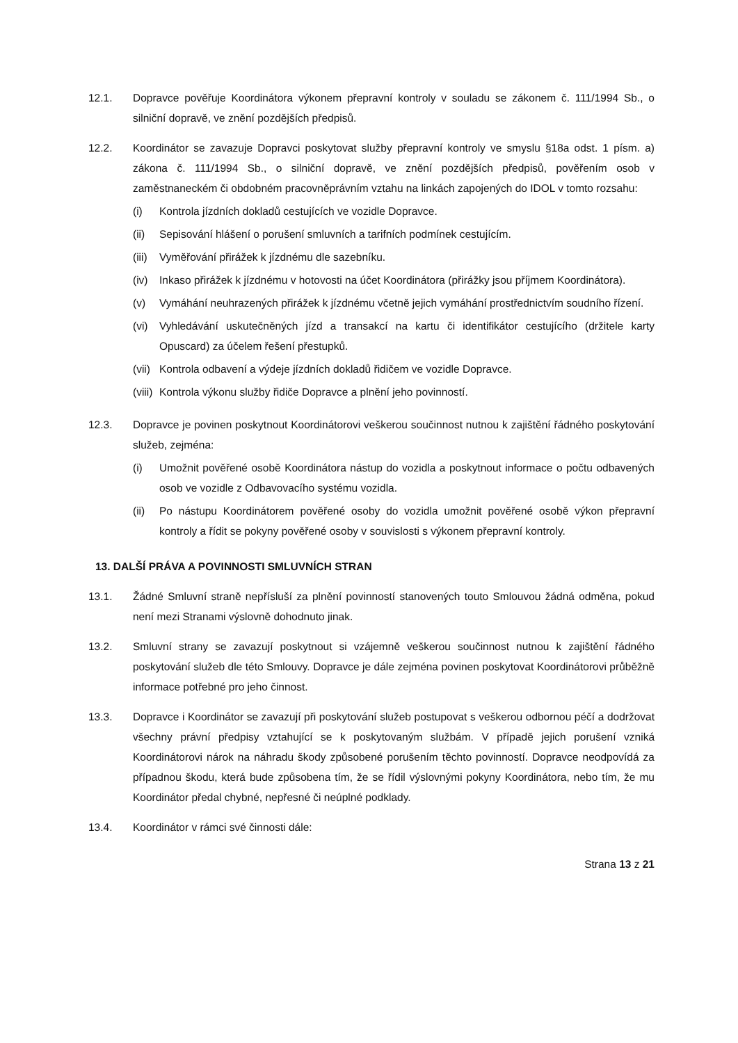12.1. Dopravce pověřuje Koordinátora výkonem přepravní kontroly v souladu se zákonem č. 111/1994 Sb., o silniční dopravě, ve znění pozdějších předpisů.
12.2. Koordinátor se zavazuje Dopravci poskytovat služby přepravní kontroly ve smyslu §18a odst. 1 písm. a) zákona č. 111/1994 Sb., o silniční dopravě, ve znění pozdějších předpisů, pověřením osob v zaměstnaneckém či obdobném pracovněprávním vztahu na linkách zapojených do IDOL v tomto rozsahu:
(i) Kontrola jízdních dokladů cestujících ve vozidle Dopravce.
(ii) Sepisování hlášení o porušení smluvních a tarifních podmínek cestujícím.
(iii)
Vyměřování přirážek k jízdnému dle sazebníku.
(iv) Inkaso přirážek k jízdnému v hotovosti na účet Koordinátora (přirážky jsou příjmem Koordinátora).
(v) Vymáhání neuhrazených přirážek k jízdnému včetně jejich vymáhání prostřednictvím soudního řízení.
(vi) Vyhledávání uskutečněných jízd a transakcí na kartu či identifikátor cestujícího (držitele karty Opuscard) za účelem řešení přestupků.
(vii)
Kontrola odbavení a výdeje jízdních dokladů řidičem ve vozidle Dopravce.
(viii)
Kontrola výkonu služby řidiče Dopravce a plnění jeho povinností.
12.3. Dopravce je povinen poskytnout Koordinátorovi veškerou součinnost nutnou k zajištění řádného poskytování služeb, zejména:
(i) Umožnit pověřené osobě Koordinátora nástup do vozidla a poskytnout informace o počtu odbavených osob ve vozidle z Odbavovacího systému vozidla.
(ii) Po nástupu Koordinátorem pověřené osoby do vozidla umožnit pověřené osobě výkon přepravní kontroly a řídit se pokyny pověřené osoby v souvislosti s výkonem přepravní kontroly.
13. DALŠÍ PRÁVA A POVINNOSTI SMLUVNÍCH STRAN
13.1. Žádné Smluvní straně nepřísluší za plnění povinností stanovených touto Smlouvou žádná odměna, pokud není mezi Stranami výslovně dohodnuto jinak.
13.2. Smluvní strany se zavazují poskytnout si vzájemně veškerou součinnost nutnou k zajištění řádného poskytování služeb dle této Smlouvy. Dopravce je dále zejména povinen poskytovat Koordinátorovi průběžně informace potřebné pro jeho činnost.
13.3. Dopravce i Koordinátor se zavazují při poskytování služeb postupovat s veškerou odbornou péčí a dodržovat všechny právní předpisy vztahující se k poskytovaným službám. V případě jejich porušení vzniká Koordinátorovi nárok na náhradu škody způsobené porušením těchto povinností. Dopravce neodpovídá za případnou škodu, která bude způsobena tím, že se řídil výslovnými pokyny Koordinátora, nebo tím, že mu Koordinátor předal chybné, nepřesné či neúplné podklady.
13.4. Koordinátor v rámci své činnosti dále:
Strana 13 z 21